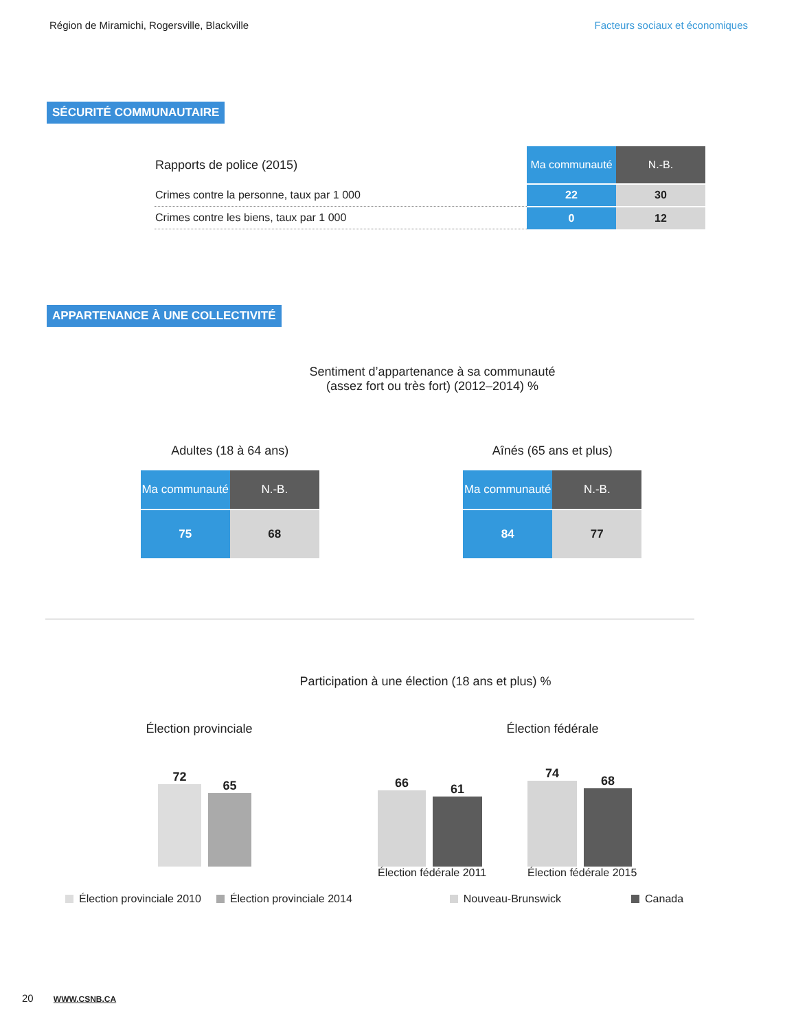Région de Miramichi, Rogersville, Blackville
Facteurs sociaux et économiques
SÉCURITÉ COMMUNAUTAIRE
| Rapports de police (2015) | Ma communauté | N.-B. |
| Crimes contre la personne, taux par 1 000 | 22 | 30 |
| Crimes contre les biens, taux par 1 000 | 0 | 12 |
APPARTENANCE À UNE COLLECTIVITÉ
Sentiment d’appartenance à sa communauté
(assez fort ou très fort) (2012–2014) %
Adultes (18 à 64 ans)
| Ma communauté | N.-B. |
| 75 | 68 |
Aînés (65 ans et plus)
| Ma communauté | N.-B. |
| 84 | 77 |
Participation à une élection (18 ans et plus) %
Élection provinciale
72
65
Élection fédérale
66
61
Élection fédérale 2011
74
68
Élection fédérale 2015
Élection provinciale 2010 Élection provinciale 2014 Nouveau-Brunswick Canada
20 WWW.CSNB.CA